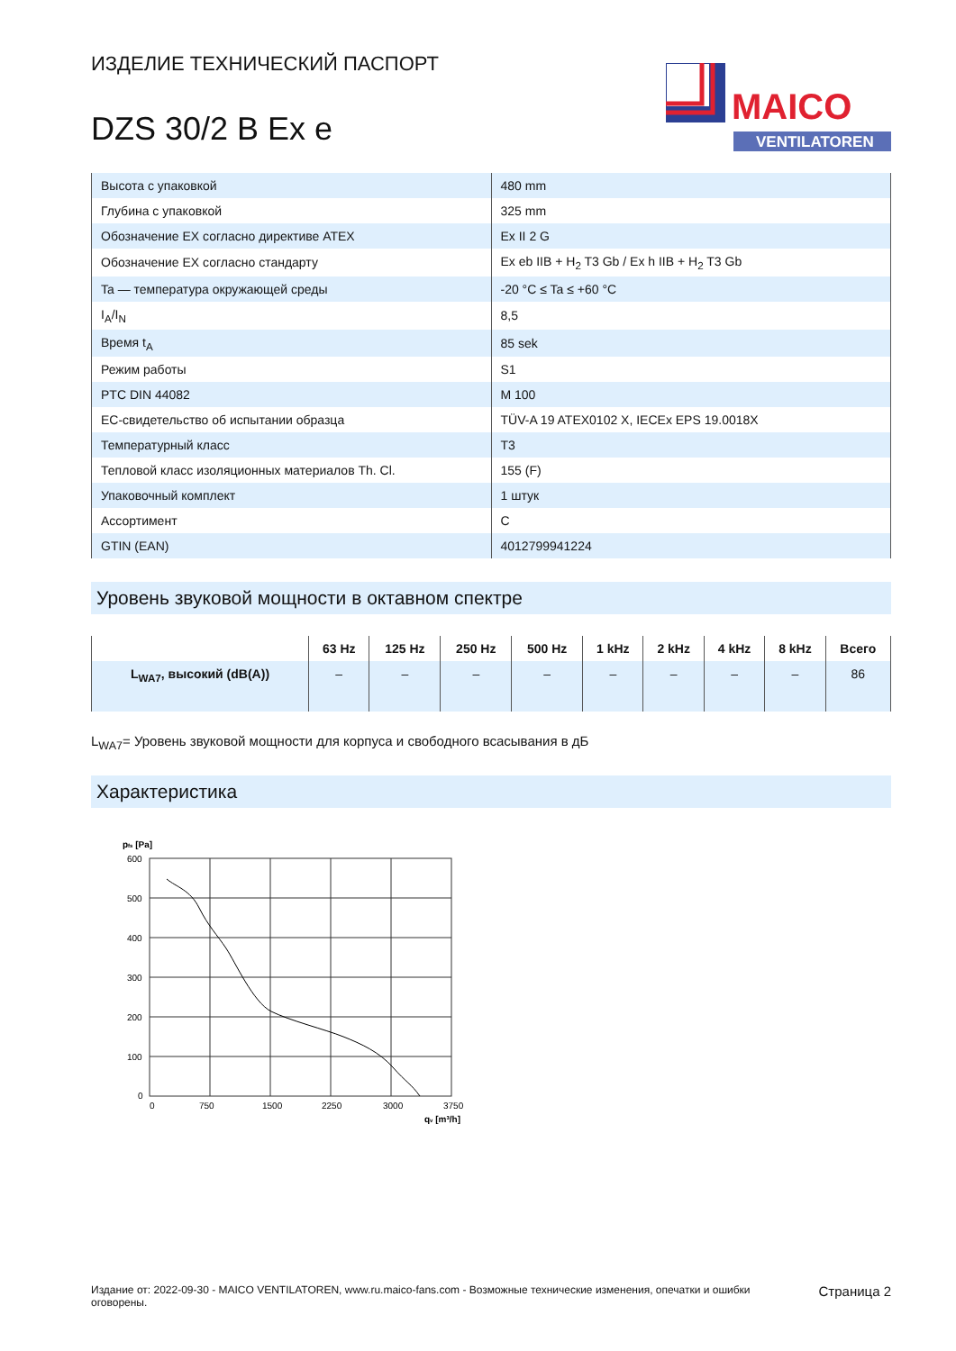MAICO
VENTILATOREN
ИЗДЕЛИЕ ТЕХНИЧЕСКИЙ ПАСПОРТ
DZS 30/2 B Ex e
| Высота с упаковкой | 480 mm |
| Глубина с упаковкой | 325 mm |
| Обозначение EX согласно директиве ATEX | Ex II 2 G |
| Обозначение EX согласно стандарту | Ex eb IIB + H<sub>2</sub> T3 Gb / Ex h IIB + H<sub>2</sub> T3 Gb |
| Ta — температура окружающей среды | -20 °C ≤ Ta ≤ +60 °C |
| I<sub>A</sub>/I<sub>N</sub> | 8,5 |
| Время t<sub>A</sub> | 85 sek |
| Режим работы | S1 |
| PTC DIN 44082 | M 100 |
| ЕС-свидетельство об испытании образца | TÜV-A 19 ATEX0102 X, IECEx EPS 19.0018X |
| Температурный класс | T3 |
| Тепловой класс изоляционных материалов Th. Cl. | 155 (F) |
| Упаковочный комплект | 1 штук |
| Ассортимент | C |
| GTIN (EAN) | 4012799941224 |
Уровень звуковой мощности в октавном спектре
| | 63 Hz | 125 Hz | 250 Hz | 500 Hz | 1 kHz | 2 kHz | 4 kHz | 8 kHz | Всего |
| --- | --- | --- | --- | --- | --- | --- | --- | --- | --- |
| L<sub>WA7</sub>, высо­кий (dB(A)) | – | – | – | – | – | – | – | – | 86 |
L<sub>WA7</sub>= Уровень звуковой мощности для корпуса и свободного всасывания в дБ
Характеристика
pfs [Pa]
600
500
400
300
200
100
0
0
750
1500
2250
3000
3750
qv [m³/h]
Издание от: 2022-09-30 - MAICO VENTILATOREN, www.ru.maico-fans.com - Возможные технические изменения, опечатки и ошибки оговорены.
Страница 2